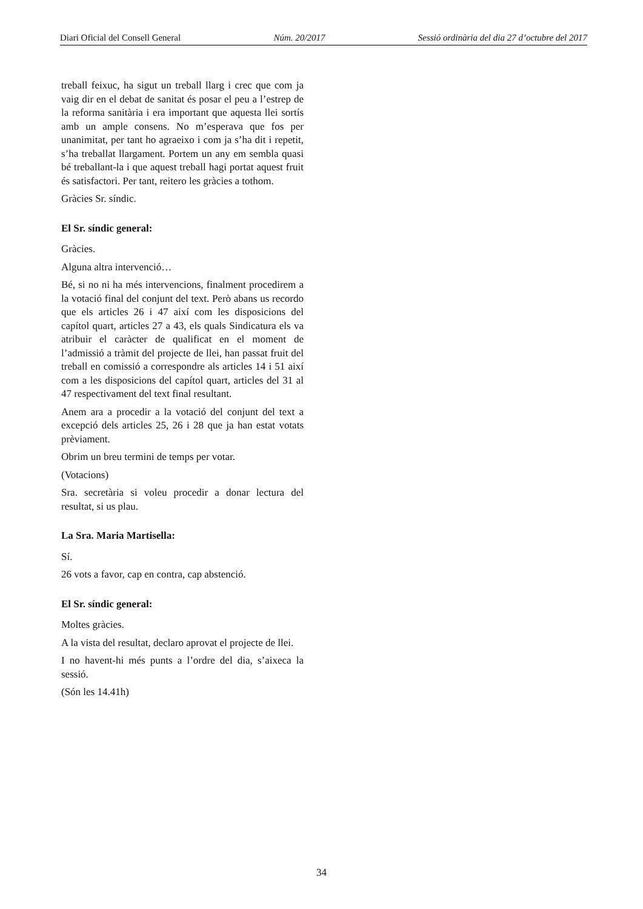Diari Oficial del Consell General Núm. 20/2017 Sessió ordinària del dia 27 d’octubre del 2017
treball feixuc, ha sigut un treball llarg i crec que com ja vaig dir en el debat de sanitat és posar el peu a l’estrep de la reforma sanitària i era important que aquesta llei sortís amb un ample consens. No m’esperava que fos per unanimitat, per tant ho agraeixo i com ja s’ha dit i repetit, s’ha treballat llargament. Portem un any em sembla quasi bé treballant-la i que aquest treball hagi portat aquest fruit és satisfactori. Per tant, reitero les gràcies a tothom.
Gràcies Sr. síndic.
El Sr. síndic general:
Gràcies.
Alguna altra intervenció…
Bé, si no ni ha més intervencions, finalment procedirem a la votació final del conjunt del text. Però abans us recordo que els articles 26 i 47 així com les disposicions del capítol quart, articles 27 a 43, els quals Sindicatura els va atribuir el caràcter de qualificat en el moment de l’admissió a tràmit del projecte de llei, han passat fruit del treball en comissió a correspondre als articles 14 i 51 així com a les disposicions del capítol quart, articles del 31 al 47 respectivament del text final resultant.
Anem ara a procedir a la votació del conjunt del text a excepció dels articles 25, 26 i 28 que ja han estat votats prèviament.
Obrim un breu termini de temps per votar.
(Votacions)
Sra. secretària si voleu procedir a donar lectura del resultat, si us plau.
La Sra. Maria Martisella:
Sí.
26 vots a favor, cap en contra, cap abstenció.
El Sr. síndic general:
Moltes gràcies.
A la vista del resultat, declaro aprovat el projecte de llei.
I no havent-hi més punts a l’ordre del dia, s’aixeca la sessió.
(Són les 14.41h)
34